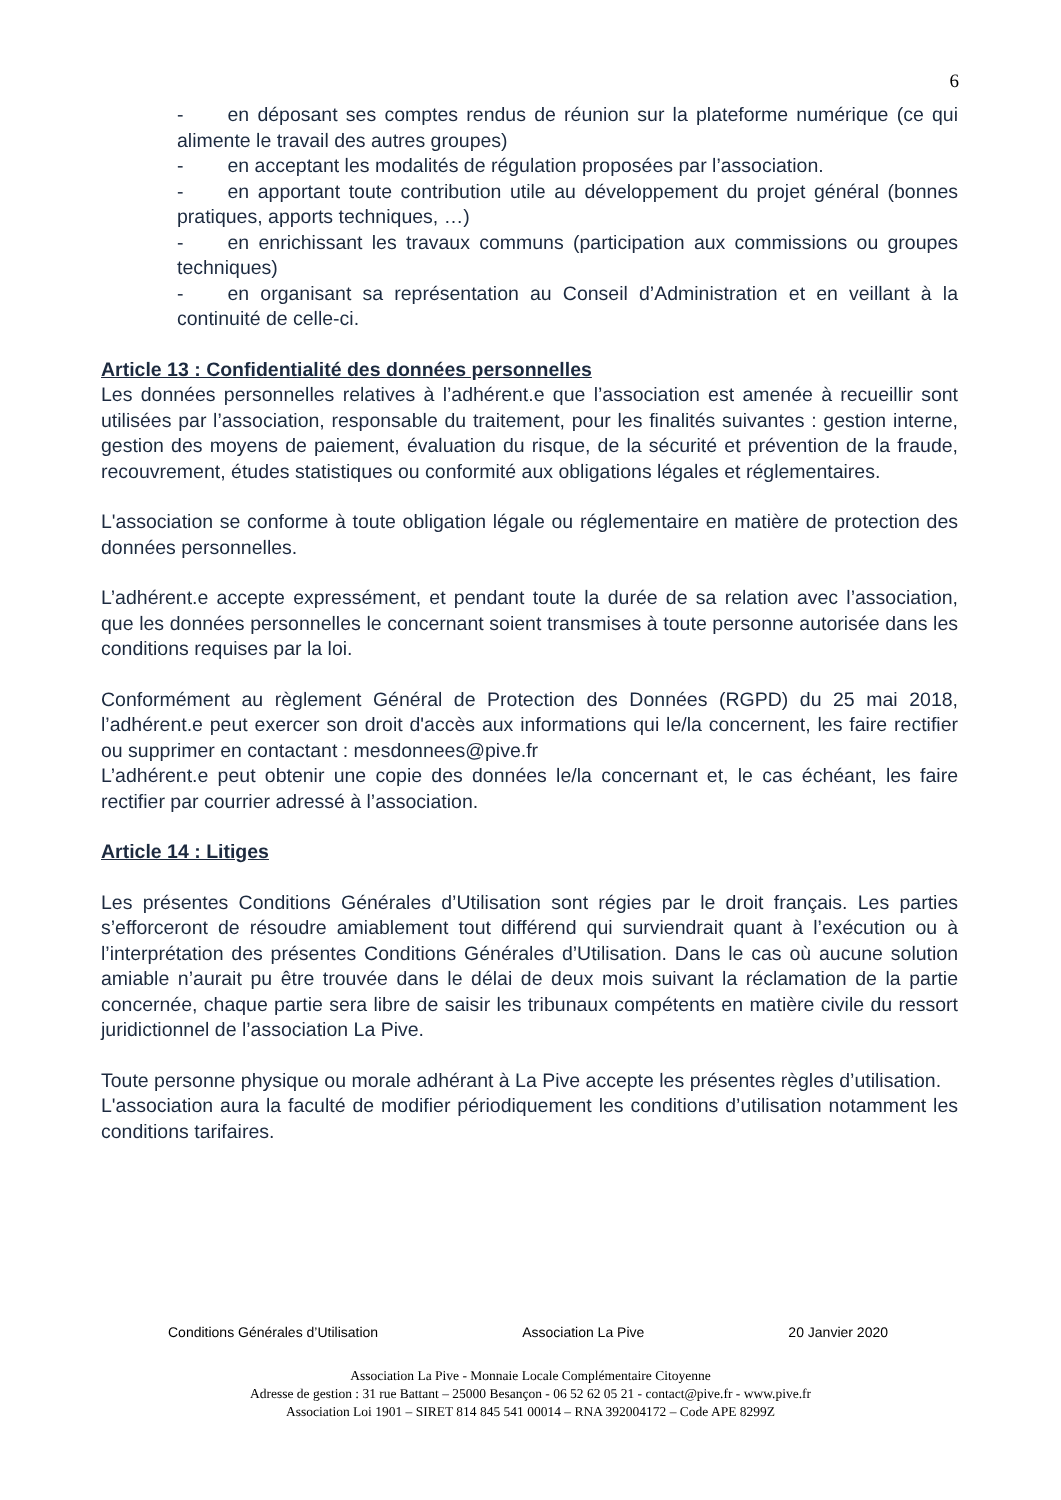6
- en déposant ses comptes rendus de réunion sur la plateforme numérique (ce qui alimente le travail des autres groupes)
- en acceptant les modalités de régulation proposées par l’association.
- en apportant toute contribution utile au développement du projet général (bonnes pratiques, apports techniques, …)
- en enrichissant les travaux communs (participation aux commissions ou groupes techniques)
- en organisant sa représentation au Conseil d’Administration et en veillant à la continuité de celle-ci.
Article 13 : Confidentialité des données personnelles
Les données personnelles relatives à l’adhérent.e que l’association est amenée à recueillir sont utilisées par l’association, responsable du traitement, pour les finalités suivantes : gestion interne, gestion des moyens de paiement, évaluation du risque, de la sécurité et prévention de la fraude, recouvrement, études statistiques ou conformité aux obligations légales et réglementaires.
L'association se conforme à toute obligation légale ou réglementaire en matière de protection des données personnelles.
L’adhérent.e accepte expressément, et pendant toute la durée de sa relation avec l’association, que les données personnelles le concernant soient transmises à toute personne autorisée dans les conditions requises par la loi.
Conformément au règlement Général de Protection des Données (RGPD) du 25 mai 2018, l’adhérent.e peut exercer son droit d'accès aux informations qui le/la concernent, les faire rectifier ou supprimer en contactant : mesdonnees@pive.fr
L’adhérent.e peut obtenir une copie des données le/la concernant et, le cas échéant, les faire rectifier par courrier adressé à l’association.
Article 14 : Litiges
Les présentes Conditions Générales d’Utilisation sont régies par le droit français. Les parties s’efforceront de résoudre amiablement tout différend qui surviendrait quant à l’exécution ou à l’interprétation des présentes Conditions Générales d’Utilisation. Dans le cas où aucune solution amiable n’aurait pu être trouvée dans le délai de deux mois suivant la réclamation de la partie concernée, chaque partie sera libre de saisir les tribunaux compétents en matière civile du ressort juridictionnel de l’association La Pive.
Toute personne physique ou morale adhérant à La Pive accepte les présentes règles d’utilisation.
L'association aura la faculté de modifier périodiquement les conditions d’utilisation notamment les conditions tarifaires.
Conditions Générales d’Utilisation Association La Pive 20 Janvier 2020
Association La Pive - Monnaie Locale Complémentaire Citoyenne
Adresse de gestion : 31 rue Battant – 25000 Besançon - 06 52 62 05 21 - contact@pive.fr - www.pive.fr
Association Loi 1901 – SIRET 814 845 541 00014 – RNA 392004172 – Code APE 8299Z